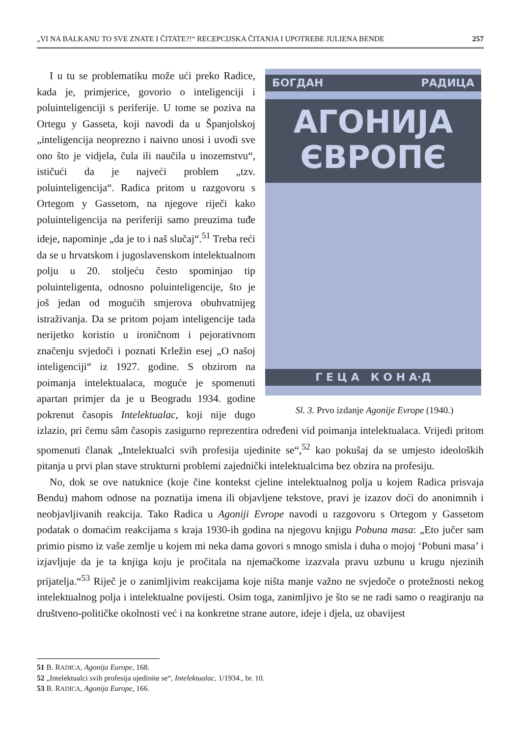„VI NA BALKANU TO SVE ZNATE I ČITATE?!“ RECEPCIJSKA ČITANJA I UPOTREBE JULIENA BENDE 257
БОГДАН РАДИЦА
АГОНИЈА
ЄВРОПЄ
Г Е Ц А К О Н А·Д
Sl. 3. Prvo izdanje Agonije Evrope (1940.)
I u tu se problematiku može ući preko Radice, kada je, primjerice, govorio o inteligenciji i poluinteligenciji s periferije. U tome se poziva na Ortegu y Gasseta, koji navodi da u Španjolskoj „inteligencija neoprezno i naivno unosi i uvodi sve ono što je vidjela, čula ili naučila u inozemstvu“, ističući da je najveći problem „tzv. poluinteligencija“. Radica pritom u razgovoru s Ortegom y Gassetom, na njegove riječi kako poluinteligencija na periferiji samo preuzima tuđe ideje, napominje „da je to i naš slučaj“.<sup>51</sup> Treba reći da se u hrvatskom i jugoslavenskom intelektualnom polju u 20. stoljeću često spominjao tip poluinteligenta, odnosno poluinteligencije, što je još jedan od mogućih smjerova obuhvatnijeg istraživanja. Da se pritom pojam inteligencije tada nerijetko koristio u ironičnom i pejorativnom značenju svjedoči i poznati Krležin esej „O našoj inteligenciji“ iz 1927. godine. S obzirom na poimanja intelektualaca, moguće je spomenuti apartan primjer da je u Beogradu 1934. godine pokrenut časopis Intelektualac, koji nije dugo izlazio, pri čemu sâm časopis zasigurno reprezentira određeni vid poimanja intelektualaca. Vrijedi pritom spomenuti članak „Intelektualci svih profesija ujedinite se“,<sup>52</sup> kao pokušaj da se umjesto ideoloških pitanja u prvi plan stave strukturni problemi zajednički intelektualcima bez obzira na profesiju.
No, dok se ove natuknice (koje čine kontekst cjeline intelektualnog polja u kojem Radica prisvaja Bendu) mahom odnose na poznatija imena ili objavljene tekstove, pravi je izazov doći do anonimnih i neobjavljivanih reakcija. Tako Radica u Agoniji Evrope navodi u razgovoru s Ortegom y Gassetom podatak o domaćim reakcijama s kraja 1930-ih godina na njegovu knjigu Pobuna masa: „Eto jučer sam primio pismo iz vaše zemlje u kojem mi neka dama govori s mnogo smisla i duha o mojoj ‘Pobuni masa’ i izjavljuje da je ta knjiga koju je pročitala na njemačkome izazvala pravu uzbunu u krugu njezinih prijatelja.“<sup>53</sup> Riječ je o zanimljivim reakcijama koje ništa manje važno ne svjedoče o protežnosti nekog intelektualnog polja i intelektualne povijesti. Osim toga, zanimljivo je što se ne radi samo o reagiranju na društveno-političke okolnosti već i na konkretne strane autore, ideje i djela, uz obavijest
51 B. RADICA, Agonija Europe, 168.
52 „Intelektualci svih profesija ujedinite se“, Intelektualac, 1/1934., br. 10.
53 B. RADICA, Agonija Europe, 166.